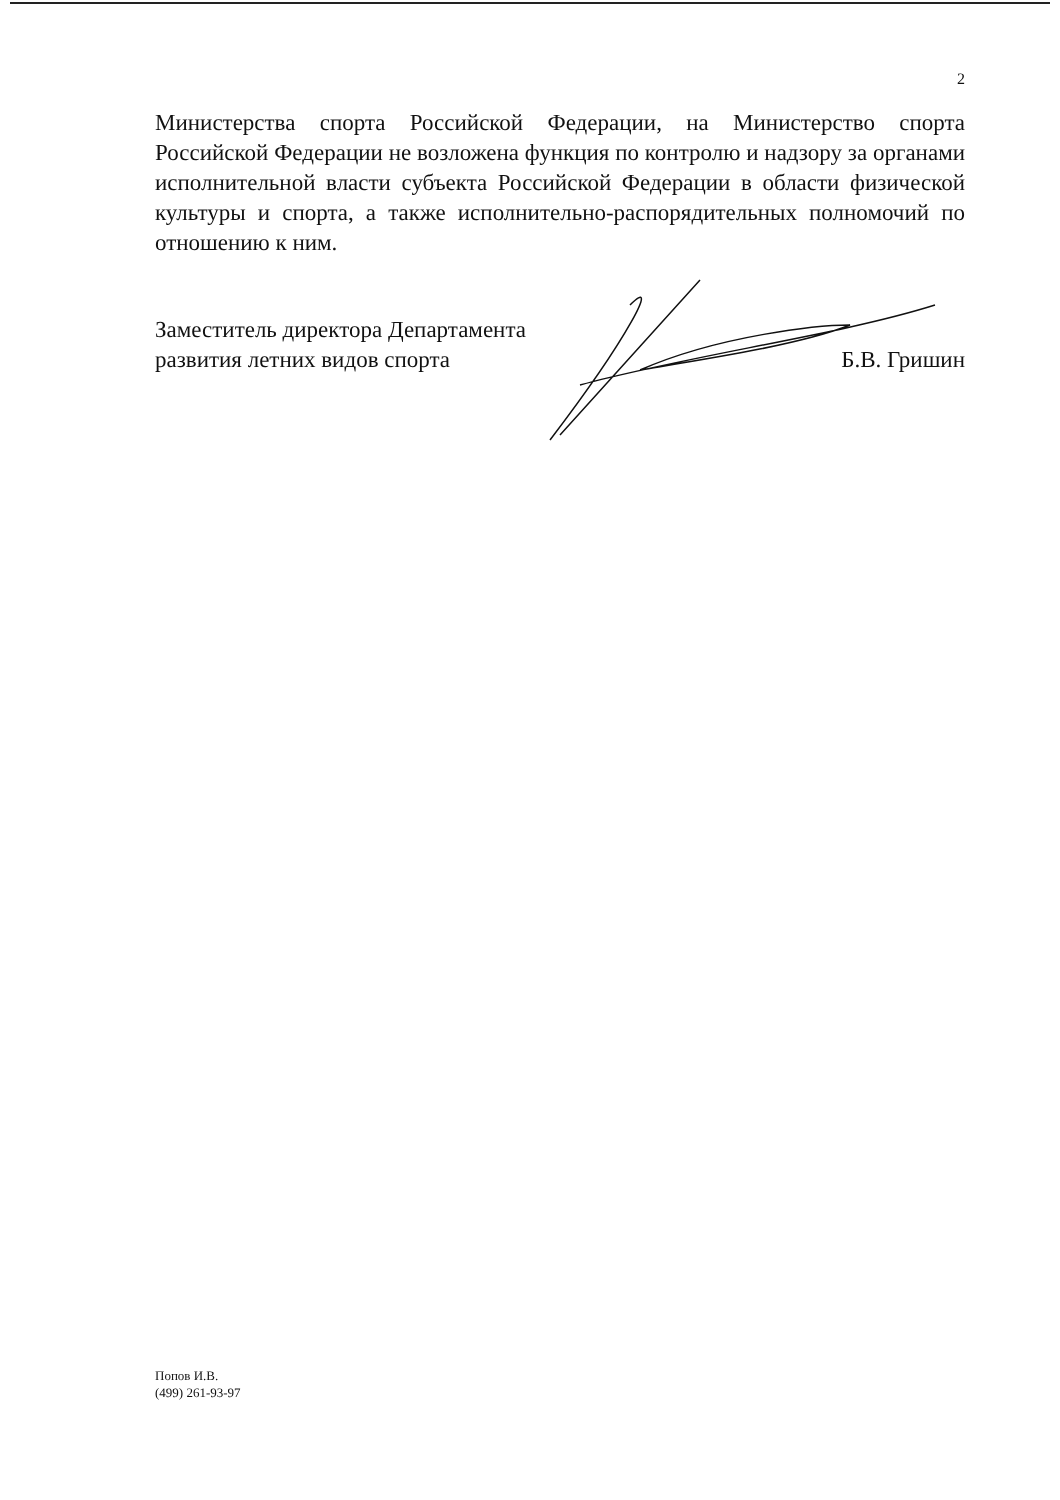2
Министерства спорта Российской Федерации, на Министерство спорта Российской Федерации не возложена функция по контролю и надзору за органами исполнительной власти субъекта Российской Федерации в области физической культуры и спорта, а также исполнительно-распорядительных полномочий по отношению к ним.
Заместитель директора Департамента
развития летних видов спорта
Б.В. Гришин
Попов И.В.
(499) 261-93-97